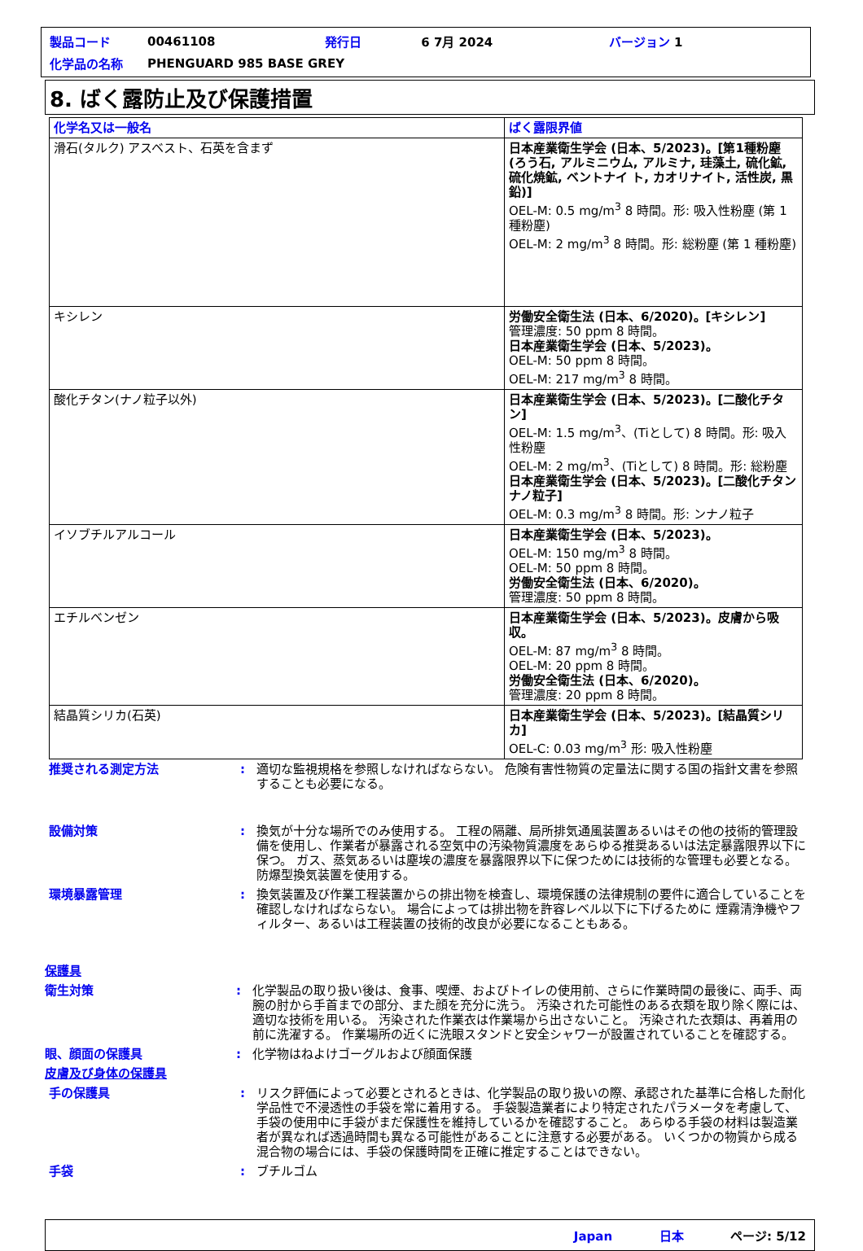| 製品コード | 00461108 | 発行日 | 6 7月 2024 | バージョン 1 |
| 化学品の名称 | PHENGUARD 985 BASE GREY | | | |
8. ばく露防止及び保護措置
| 化学名又は一般名 | ばく露限界値 |
| --- | --- |
| 滑石(タルク) アスベスト、石英を含まず | 日本産業衛生学会 (日本、5/2023)。[第1種粉塵 (ろう石, アルミニウム, アルミナ, 珪藻土, 硫化鉱, 硫化焼鉱, ベントナイ ト, カオリナイト, 活性炭, 黒鉛)] OEL-M: 0.5 mg/m<sup>3</sup> 8 時間。形: 吸入性粉塵 (第 1 種粉塵) OEL-M: 2 mg/m<sup>3</sup> 8 時間。形: 総粉塵 (第 1 種粉塵) |
| キシレン | 労働安全衛生法 (日本、6/2020)。[キシレン] 管理濃度: 50 ppm 8 時間。 日本産業衛生学会 (日本、5/2023)。 OEL-M: 50 ppm 8 時間。 OEL-M: 217 mg/m<sup>3</sup> 8 時間。 |
| 酸化チタン(ナノ粒子以外) | 日本産業衛生学会 (日本、5/2023)。[二酸化チタン] OEL-M: 1.5 mg/m<sup>3</sup>、(Tiとして) 8 時間。形: 吸入性粉塵 OEL-M: 2 mg/m<sup>3</sup>、(Tiとして) 8 時間。形: 総粉塵 日本産業衛生学会 (日本、5/2023)。[二酸化チタン ナノ粒子] OEL-M: 0.3 mg/m<sup>3</sup> 8 時間。形: ンナノ粒子 |
| イソブチルアルコール | 日本産業衛生学会 (日本、5/2023)。 OEL-M: 150 mg/m<sup>3</sup> 8 時間。 OEL-M: 50 ppm 8 時間。 労働安全衛生法 (日本、6/2020)。 管理濃度: 50 ppm 8 時間。 |
| エチルベンゼン | 日本産業衛生学会 (日本、5/2023)。皮膚から吸収。 OEL-M: 87 mg/m<sup>3</sup> 8 時間。 OEL-M: 20 ppm 8 時間。 労働安全衛生法 (日本、6/2020)。 管理濃度: 20 ppm 8 時間。 |
| 結晶質シリカ(石英) | 日本産業衛生学会 (日本、5/2023)。[結晶質シリカ] OEL-C: 0.03 mg/m<sup>3</sup> 形: 吸入性粉塵 |
推奨される測定方法 : 適切な監視規格を参照しなければならない。 危険有害性物質の定量法に関する国の指針文書を参照することも必要になる。
設備対策 : 換気が十分な場所でのみ使用する。 工程の隔離、局所排気通風装置あるいはその他の技術的管理設備を使用し、作業者が暴露される空気中の汚染物質濃度をあらゆる推奨あるいは法定暴露限界以下に保つ。 ガス、蒸気あるいは塵埃の濃度を暴露限界以下に保つためには技術的な管理も必要となる。 防爆型換気装置を使用する。
環境暴露管理 : 換気装置及び作業工程装置からの排出物を検査し、環境保護の法律規制の要件に適合していることを確認しなければならない。 場合によっては排出物を許容レベル以下に下げるために 煙霧清浄機やフィルター、あるいは工程装置の技術的改良が必要になることもある。
保護具
衛生対策 : 化学製品の取り扱い後は、食事、喫煙、およびトイレの使用前、さらに作業時間の最後に、両手、両腕の肘から手首までの部分、また顔を充分に洗う。 汚染された可能性のある衣類を取り除く際には、適切な技術を用いる。 汚染された作業衣は作業場から出さないこと。 汚染された衣類は、再着用の前に洗濯する。 作業場所の近くに洗眼スタンドと安全シャワーが設置されていることを確認する。
眼、顔面の保護具 : 化学物はねよけゴーグルおよび顔面保護
皮膚及び身体の保護具
手の保護具 : リスク評価によって必要とされるときは、化学製品の取り扱いの際、承認された基準に合格した耐化学品性で不浸透性の手袋を常に着用する。 手袋製造業者により特定されたパラメータを考慮して、手袋の使用中に手袋がまだ保護性を維持しているかを確認すること。 あらゆる手袋の材料は製造業者が異なれば透過時間も異なる可能性があることに注意する必要がある。 いくつかの物質から成る混合物の場合には、手袋の保護時間を正確に推定することはできない。
手袋 : ブチルゴム
Japan 日本 ページ: 5/12